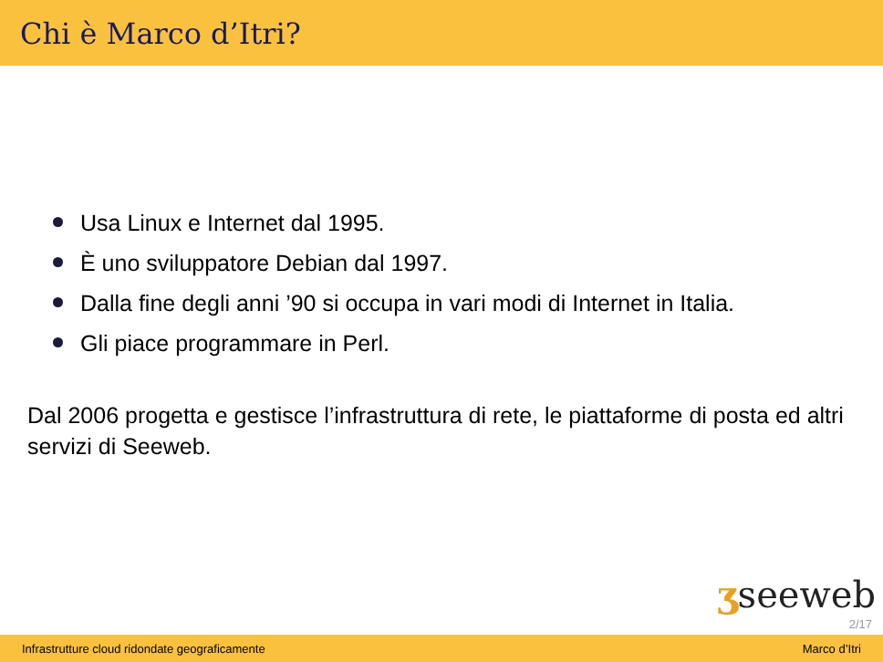Chi è Marco d’Itri?
Usa Linux e Internet dal 1995.
È uno sviluppatore Debian dal 1997.
Dalla fine degli anni ’90 si occupa in vari modi di Internet in Italia.
Gli piace programmare in Perl.
Dal 2006 progetta e gestisce l’infrastruttura di rete, le piattaforme di posta ed altri servizi di Seeweb.
ʒseeweb
2/17
Infrastrutture cloud ridondate geograficamente Marco d’Itri